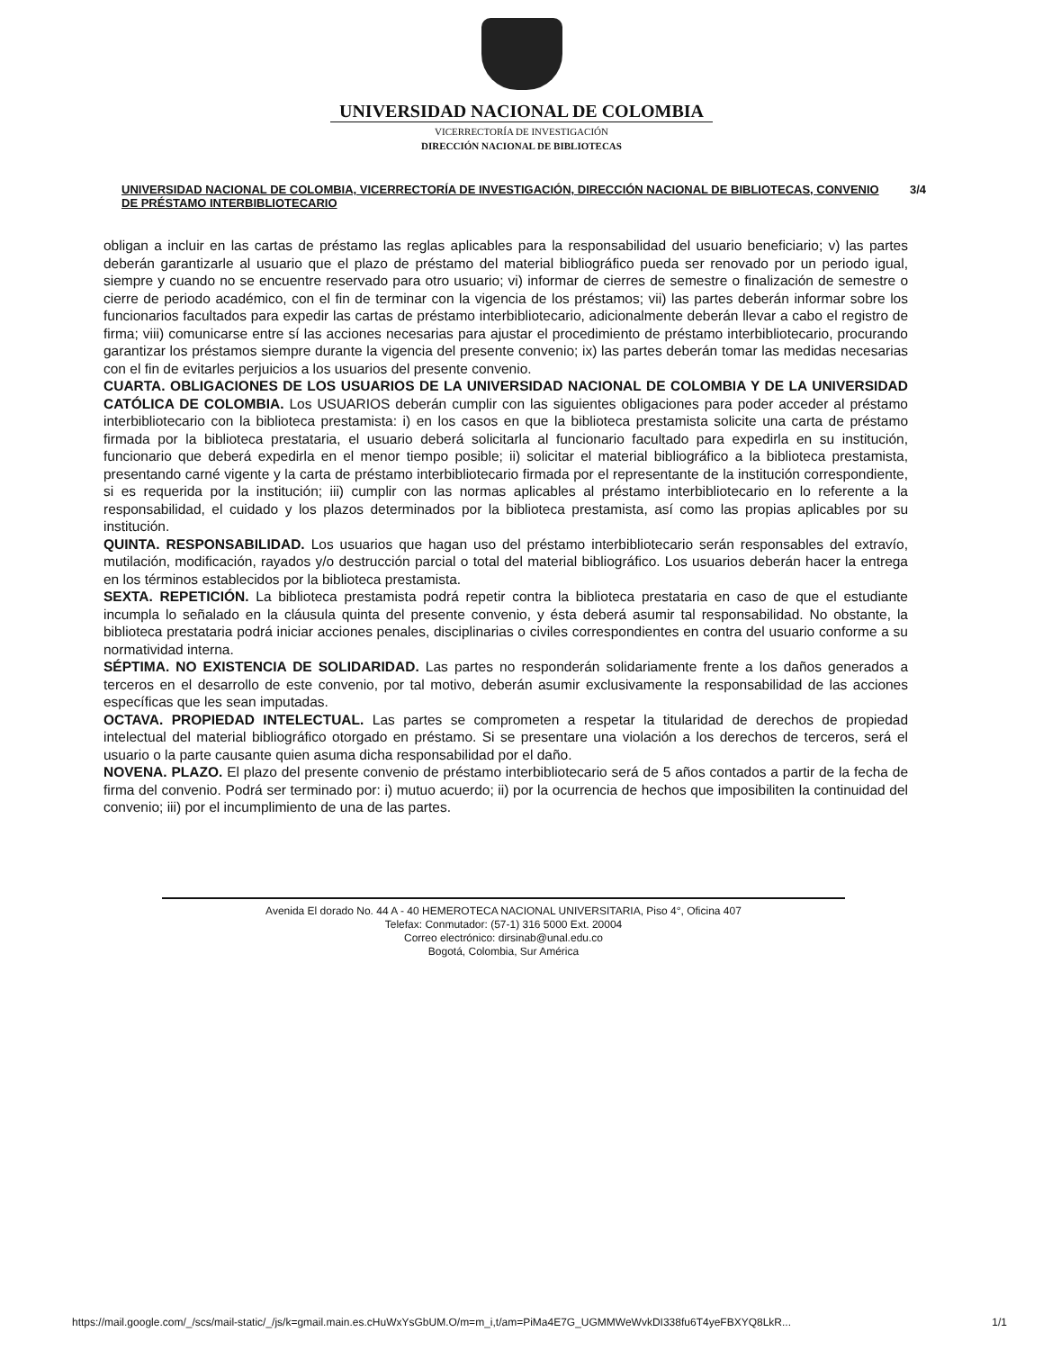UNIVERSIDAD NACIONAL DE COLOMBIA
VICERRECTORÍA DE INVESTIGACIÓN
DIRECCIÓN NACIONAL DE BIBLIOTECAS
UNIVERSIDAD NACIONAL DE COLOMBIA, VICERRECTORÍA DE INVESTIGACIÓN, DIRECCIÓN NACIONAL DE BIBLIOTECAS, CONVENIO DE PRÉSTAMO INTERBIBLIOTECARIO 3/4
obligan a incluir en las cartas de préstamo las reglas aplicables para la responsabilidad del usuario beneficiario; v) las partes deberán garantizarle al usuario que el plazo de préstamo del material bibliográfico pueda ser renovado por un periodo igual, siempre y cuando no se encuentre reservado para otro usuario; vi) informar de cierres de semestre o finalización de semestre o cierre de periodo académico, con el fin de terminar con la vigencia de los préstamos; vii) las partes deberán informar sobre los funcionarios facultados para expedir las cartas de préstamo interbibliotecario, adicionalmente deberán llevar a cabo el registro de firma; viii) comunicarse entre sí las acciones necesarias para ajustar el procedimiento de préstamo interbibliotecario, procurando garantizar los préstamos siempre durante la vigencia del presente convenio; ix) las partes deberán tomar las medidas necesarias con el fin de evitarles perjuicios a los usuarios del presente convenio.
CUARTA. OBLIGACIONES DE LOS USUARIOS DE LA UNIVERSIDAD NACIONAL DE COLOMBIA Y DE LA UNIVERSIDAD CATÓLICA DE COLOMBIA. Los USUARIOS deberán cumplir con las siguientes obligaciones para poder acceder al préstamo interbibliotecario con la biblioteca prestamista: i) en los casos en que la biblioteca prestamista solicite una carta de préstamo firmada por la biblioteca prestataria, el usuario deberá solicitarla al funcionario facultado para expedirla en su institución, funcionario que deberá expedirla en el menor tiempo posible; ii) solicitar el material bibliográfico a la biblioteca prestamista, presentando carné vigente y la carta de préstamo interbibliotecario firmada por el representante de la institución correspondiente, si es requerida por la institución; iii) cumplir con las normas aplicables al préstamo interbibliotecario en lo referente a la responsabilidad, el cuidado y los plazos determinados por la biblioteca prestamista, así como las propias aplicables por su institución.
QUINTA. RESPONSABILIDAD. Los usuarios que hagan uso del préstamo interbibliotecario serán responsables del extravío, mutilación, modificación, rayados y/o destrucción parcial o total del material bibliográfico. Los usuarios deberán hacer la entrega en los términos establecidos por la biblioteca prestamista.
SEXTA. REPETICIÓN. La biblioteca prestamista podrá repetir contra la biblioteca prestataria en caso de que el estudiante incumpla lo señalado en la cláusula quinta del presente convenio, y ésta deberá asumir tal responsabilidad. No obstante, la biblioteca prestataria podrá iniciar acciones penales, disciplinarias o civiles correspondientes en contra del usuario conforme a su normatividad interna.
SÉPTIMA. NO EXISTENCIA DE SOLIDARIDAD. Las partes no responderán solidariamente frente a los daños generados a terceros en el desarrollo de este convenio, por tal motivo, deberán asumir exclusivamente la responsabilidad de las acciones específicas que les sean imputadas.
OCTAVA. PROPIEDAD INTELECTUAL. Las partes se comprometen a respetar la titularidad de derechos de propiedad intelectual del material bibliográfico otorgado en préstamo. Si se presentare una violación a los derechos de terceros, será el usuario o la parte causante quien asuma dicha responsabilidad por el daño.
NOVENA. PLAZO. El plazo del presente convenio de préstamo interbibliotecario será de 5 años contados a partir de la fecha de firma del convenio. Podrá ser terminado por: i) mutuo acuerdo; ii) por la ocurrencia de hechos que imposibiliten la continuidad del convenio; iii) por el incumplimiento de una de las partes.
Avenida El dorado No. 44 A - 40 HEMEROTECA NACIONAL UNIVERSITARIA, Piso 4°, Oficina 407
Telefax: Conmutador: (57-1) 316 5000 Ext. 20004
Correo electrónico: dirsinab@unal.edu.co
Bogotá, Colombia, Sur América
https://mail.google.com/_/scs/mail-static/_/js/k=gmail.main.es.cHuWxYsGbUM.O/m=m_i,t/am=PiMa4E7G_UGMMWeWvkDI338fu6T4yeFBXYQ8LkR... 1/1